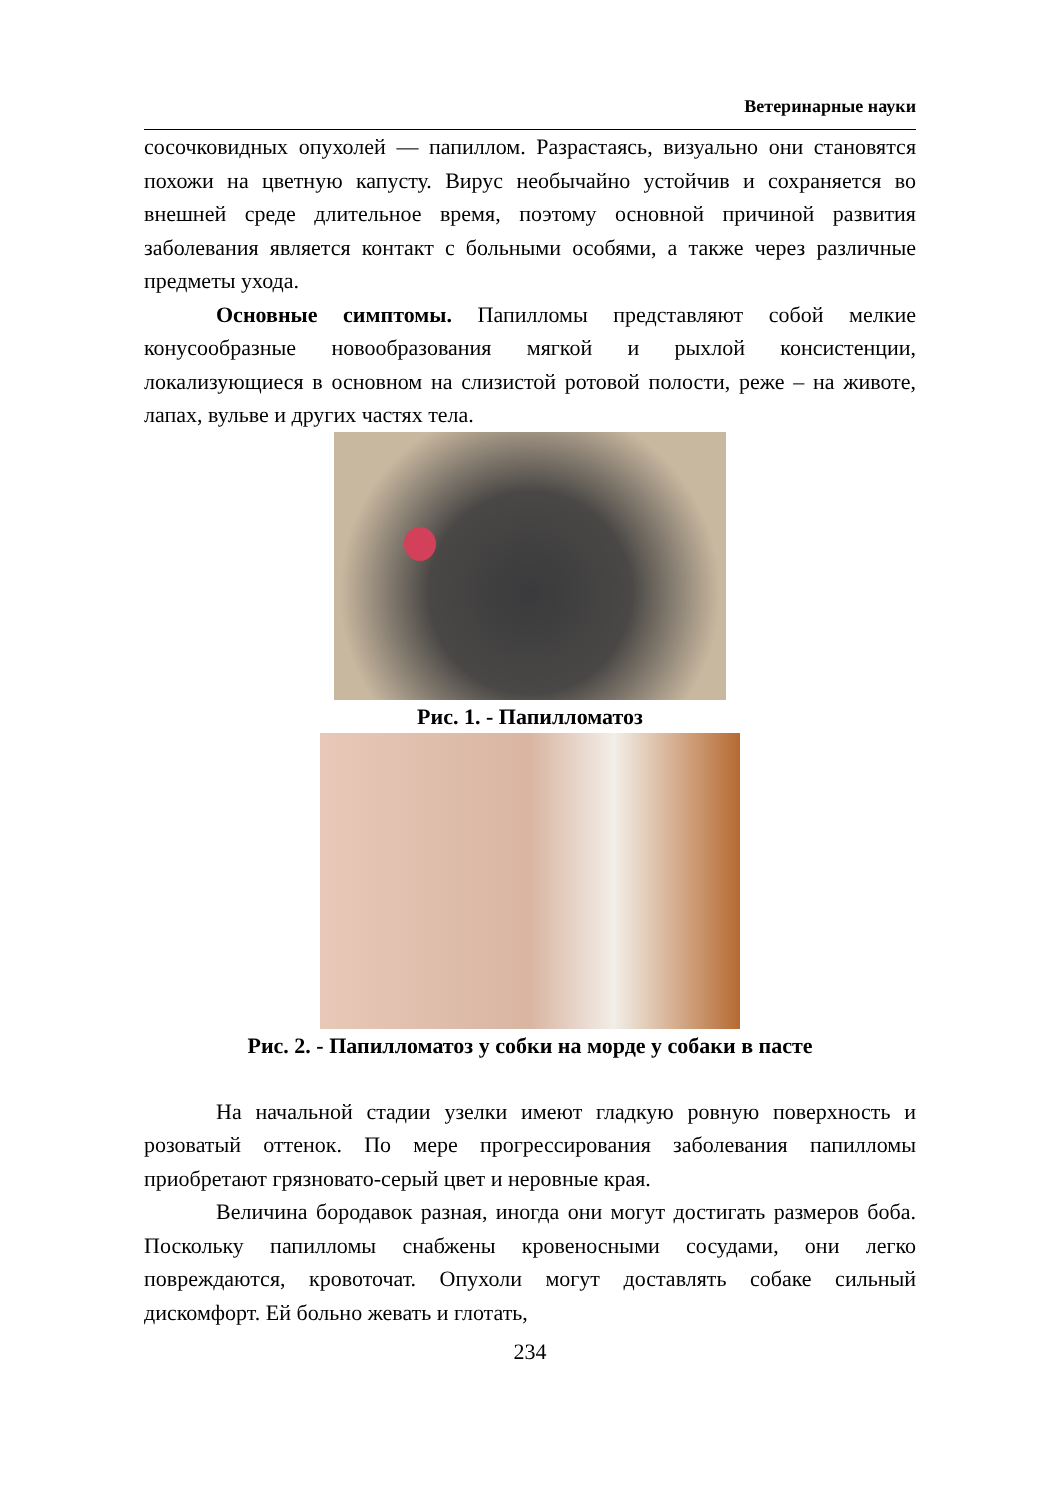Ветеринарные науки
сосочковидных опухолей — папиллом. Разрастаясь, визуально они становятся похожи на цветную капусту. Вирус необычайно устойчив и сохраняется во внешней среде длительное время, поэтому основной причиной развития заболевания является контакт с больными особями, а также через различные предметы ухода.
Основные симптомы. Папилломы представляют собой мелкие конусообразные новообразования мягкой и рыхлой консистенции, локализующиеся в основном на слизистой ротовой полости, реже – на животе, лапах, вульве и других частях тела.
Рис. 1. - Папилломатоз
Рис. 2. - Папилломатоз у собки на морде у собаки в пасте
На начальной стадии узелки имеют гладкую ровную поверхность и розоватый оттенок. По мере прогрессирования заболевания папилломы приобретают грязновато-серый цвет и неровные края.
Величина бородавок разная, иногда они могут достигать размеров боба. Поскольку папилломы снабжены кровеносными сосудами, они легко повреждаются, кровоточат. Опухоли могут доставлять собаке сильный дискомфорт. Ей больно жевать и глотать,
234